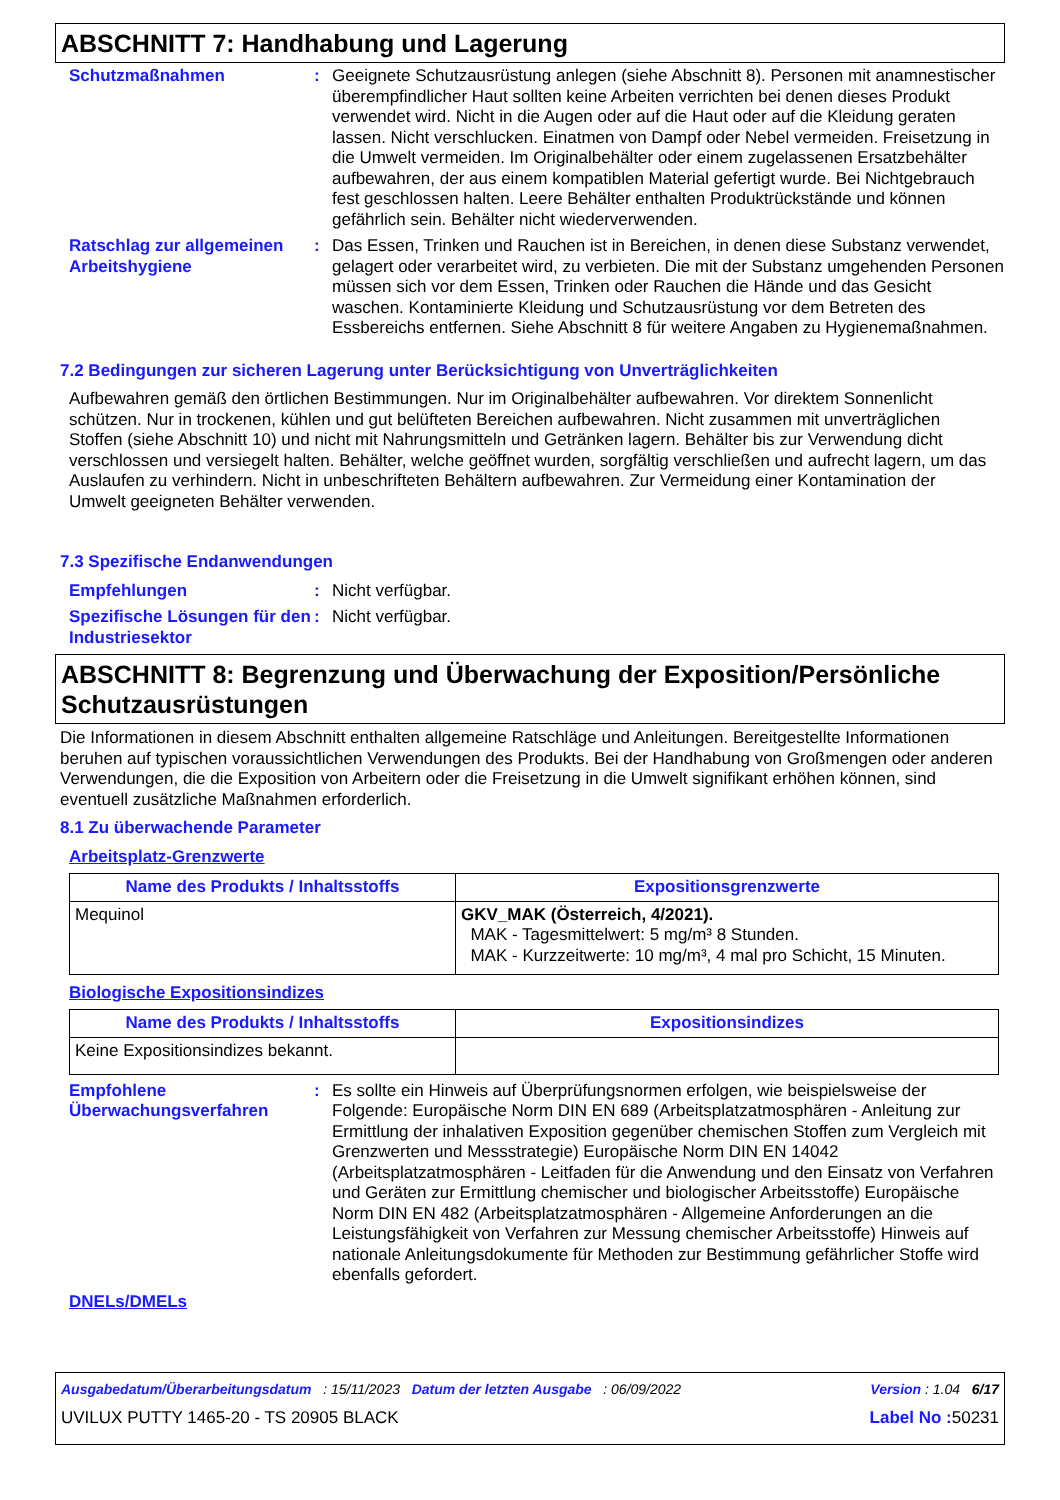ABSCHNITT 7: Handhabung und Lagerung
Schutzmaßnahmen : Geeignete Schutzausrüstung anlegen (siehe Abschnitt 8). Personen mit anamnestischer überempfindlicher Haut sollten keine Arbeiten verrichten bei denen dieses Produkt verwendet wird. Nicht in die Augen oder auf die Haut oder auf die Kleidung geraten lassen. Nicht verschlucken. Einatmen von Dampf oder Nebel vermeiden. Freisetzung in die Umwelt vermeiden. Im Originalbehälter oder einem zugelassenen Ersatzbehälter aufbewahren, der aus einem kompatiblen Material gefertigt wurde. Bei Nichtgebrauch fest geschlossen halten. Leere Behälter enthalten Produktrückstände und können gefährlich sein. Behälter nicht wiederverwenden.
Ratschlag zur allgemeinen Arbeitshygiene
: Das Essen, Trinken und Rauchen ist in Bereichen, in denen diese Substanz verwendet, gelagert oder verarbeitet wird, zu verbieten. Die mit der Substanz umgehenden Personen müssen sich vor dem Essen, Trinken oder Rauchen die Hände und das Gesicht waschen. Kontaminierte Kleidung und Schutzausrüstung vor dem Betreten des Essbereichs entfernen. Siehe Abschnitt 8 für weitere Angaben zu Hygienemaßnahmen.
7.2 Bedingungen zur sicheren Lagerung unter Berücksichtigung von Unverträglichkeiten
Aufbewahren gemäß den örtlichen Bestimmungen. Nur im Originalbehälter aufbewahren. Vor direktem Sonnenlicht schützen. Nur in trockenen, kühlen und gut belüfteten Bereichen aufbewahren. Nicht zusammen mit unverträglichen Stoffen (siehe Abschnitt 10) und nicht mit Nahrungsmitteln und Getränken lagern. Behälter bis zur Verwendung dicht verschlossen und versiegelt halten. Behälter, welche geöffnet wurden, sorgfältig verschließen und aufrecht lagern, um das Auslaufen zu verhindern. Nicht in unbeschrifteten Behältern aufbewahren. Zur Vermeidung einer Kontamination der Umwelt geeigneten Behälter verwenden.
7.3 Spezifische Endanwendungen
Empfehlungen : Nicht verfügbar.
Spezifische Lösungen für den Industriesektor
: Nicht verfügbar.
ABSCHNITT 8: Begrenzung und Überwachung der Exposition/Persönliche Schutzausrüstungen
Die Informationen in diesem Abschnitt enthalten allgemeine Ratschläge und Anleitungen. Bereitgestellte Informationen beruhen auf typischen voraussichtlichen Verwendungen des Produkts. Bei der Handhabung von Großmengen oder anderen Verwendungen, die die Exposition von Arbeitern oder die Freisetzung in die Umwelt signifikant erhöhen können, sind eventuell zusätzliche Maßnahmen erforderlich.
8.1 Zu überwachende Parameter
Arbeitsplatz-Grenzwerte
| Name des Produkts / Inhaltsstoffs | Expositionsgrenzwerte |
| --- | --- |
| Mequinol | GKV_MAK (Österreich, 4/2021). MAK - Tagesmittelwert: 5 mg/m³ 8 Stunden. MAK - Kurzzeitwerte: 10 mg/m³, 4 mal pro Schicht, 15 Minuten. |
Biologische Expositionsindizes
| Name des Produkts / Inhaltsstoffs | Expositionsindizes |
| --- | --- |
| Keine Expositionsindizes bekannt. | |
Empfohlene Überwachungsverfahren
: Es sollte ein Hinweis auf Überprüfungsnormen erfolgen, wie beispielsweise der Folgende: Europäische Norm DIN EN 689 (Arbeitsplatzatmosphären - Anleitung zur Ermittlung der inhalativen Exposition gegenüber chemischen Stoffen zum Vergleich mit Grenzwerten und Messstrategie) Europäische Norm DIN EN 14042 (Arbeitsplatzatmosphären - Leitfaden für die Anwendung und den Einsatz von Verfahren und Geräten zur Ermittlung chemischer und biologischer Arbeitsstoffe) Europäische Norm DIN EN 482 (Arbeitsplatzatmosphären - Allgemeine Anforderungen an die Leistungsfähigkeit von Verfahren zur Messung chemischer Arbeitsstoffe) Hinweis auf nationale Anleitungsdokumente für Methoden zur Bestimmung gefährlicher Stoffe wird ebenfalls gefordert.
DNELs/DMELs
Ausgabedatum/Überarbeitungsdatum : 15/11/2023 Datum der letzten Ausgabe : 06/09/2022 Version : 1.04 6/17
UVILUX PUTTY 1465-20 - TS 20905 BLACK Label No : 50231